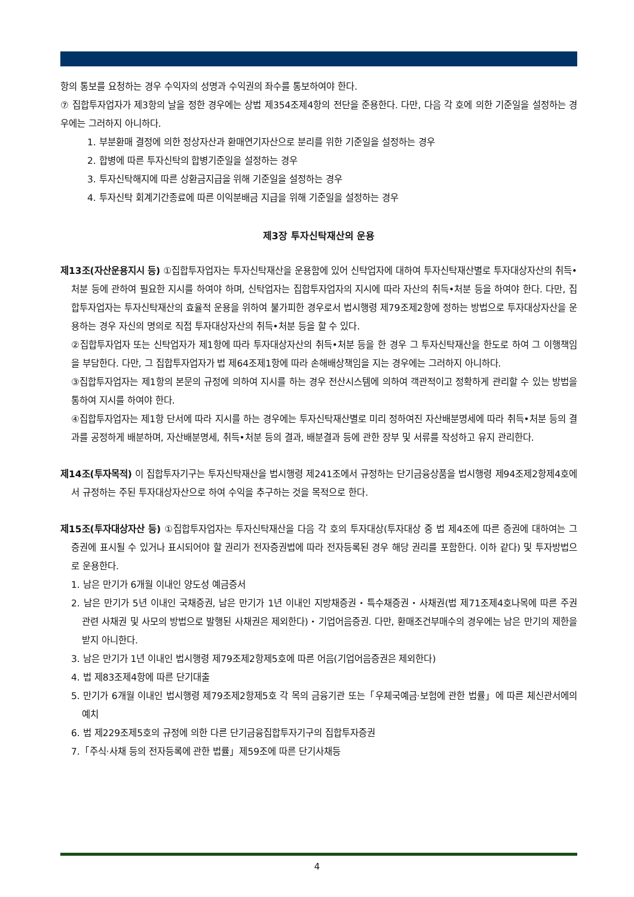항의 통보를 요청하는 경우 수익자의 성명과 수익권의 좌수를 통보하여야 한다.
⑦ 집합투자업자가 제3항의 날을 정한 경우에는 상법 제354조제4항의 전단을 준용한다. 다만, 다음 각 호에 의한 기준일을 설정하는 경우에는 그러하지 아니하다.
1. 부분환매 결정에 의한 정상자산과 환매연기자산으로 분리를 위한 기준일을 설정하는 경우
2. 합병에 따른 투자신탁의 합병기준일을 설정하는 경우
3. 투자신탁해지에 따른 상환금지급을 위해 기준일을 설정하는 경우
4. 투자신탁 회계기간종료에 따른 이익분배금 지급을 위해 기준일을 설정하는 경우
제3장 투자신탁재산의 운용
제13조(자산운용지시 등) ①집합투자업자는 투자신탁재산을 운용함에 있어 신탁업자에 대하여 투자신탁재산별로 투자대상자산의 취득•처분 등에 관하여 필요한 지시를 하여야 하며, 신탁업자는 집합투자업자의 지시에 따라 자산의 취득•처분 등을 하여야 한다. 다만, 집합투자업자는 투자신탁재산의 효율적 운용을 위하여 불가피한 경우로서 법시행령 제79조제2항에 정하는 방법으로 투자대상자산을 운용하는 경우 자신의 명의로 직접 투자대상자산의 취득•처분 등을 할 수 있다.
②집합투자업자 또는 신탁업자가 제1항에 따라 투자대상자산의 취득•처분 등을 한 경우 그 투자신탁재산을 한도로 하여 그 이행책임을 부담한다. 다만, 그 집합투자업자가 법 제64조제1항에 따라 손해배상책임을 지는 경우에는 그러하지 아니하다.
③집합투자업자는 제1항의 본문의 규정에 의하여 지시를 하는 경우 전산시스템에 의하여 객관적이고 정확하게 관리할 수 있는 방법을 통하여 지시를 하여야 한다.
④집합투자업자는 제1항 단서에 따라 지시를 하는 경우에는 투자신탁재산별로 미리 정하여진 자산배분명세에 따라 취득•처분 등의 결과를 공정하게 배분하며, 자산배분명세, 취득•처분 등의 결과, 배분결과 등에 관한 장부 및 서류를 작성하고 유지 관리한다.
제14조(투자목적) 이 집합투자기구는 투자신탁재산을 법시행령 제241조에서 규정하는 단기금융상품을 법시행령 제94조제2항제4호에서 규정하는 주된 투자대상자산으로 하여 수익을 추구하는 것을 목적으로 한다.
제15조(투자대상자산 등) ①집합투자업자는 투자신탁재산을 다음 각 호의 투자대상(투자대상 중 법 제4조에 따른 증권에 대하여는 그 증권에 표시될 수 있거나 표시되어야 할 권리가 전자증권법에 따라 전자등록된 경우 해당 권리를 포함한다. 이하 같다) 및 투자방법으로 운용한다.
1. 남은 만기가 6개월 이내인 양도성 예금증서
2. 남은 만기가 5년 이내인 국채증권, 남은 만기가 1년 이내인 지방채증권・특수채증권・사채권(법 제71조제4호나목에 따른 주권 관련 사채권 및 사모의 방법으로 발행된 사채권은 제외한다)・기업어음증권. 다만, 환매조건부매수의 경우에는 남은 만기의 제한을 받지 아니한다.
3. 남은 만기가 1년 이내인 법시행령 제79조제2항제5호에 따른 어음(기업어음증권은 제외한다)
4. 법 제83조제4항에 따른 단기대출
5. 만기가 6개월 이내인 법시행령 제79조제2항제5호 각 목의 금융기관 또는「우체국예금·보험에 관한 법률」에 따른 체신관서에의 예치
6. 법 제229조제5호의 규정에 의한 다른 단기금융집합투자기구의 집합투자증권
7.「주식·사채 등의 전자등록에 관한 법률」제59조에 따른 단기사채등
4